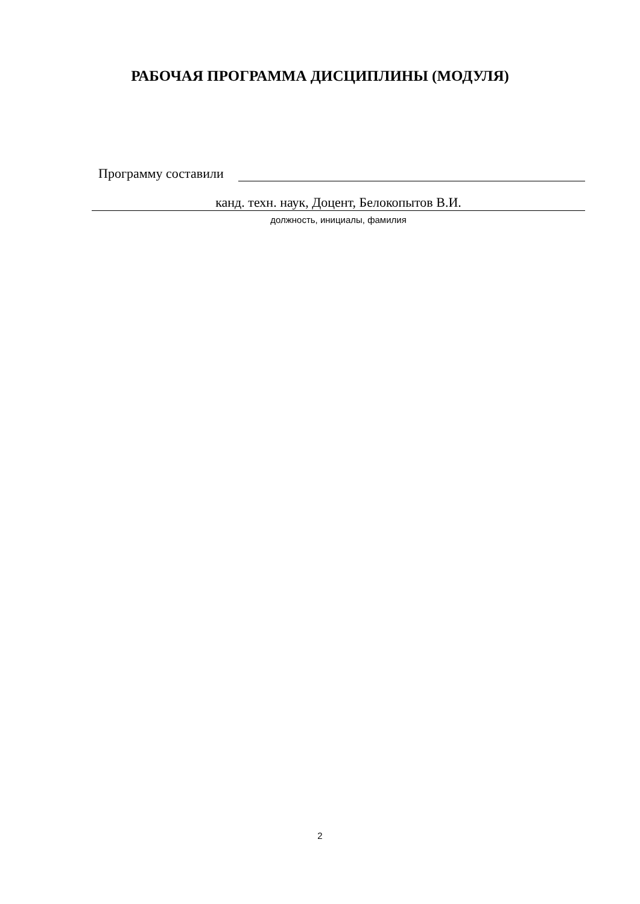РАБОЧАЯ ПРОГРАММА ДИСЦИПЛИНЫ (МОДУЛЯ)
Программу составили
канд. техн. наук, Доцент, Белокопытов В.И.
должность, инициалы, фамилия
2